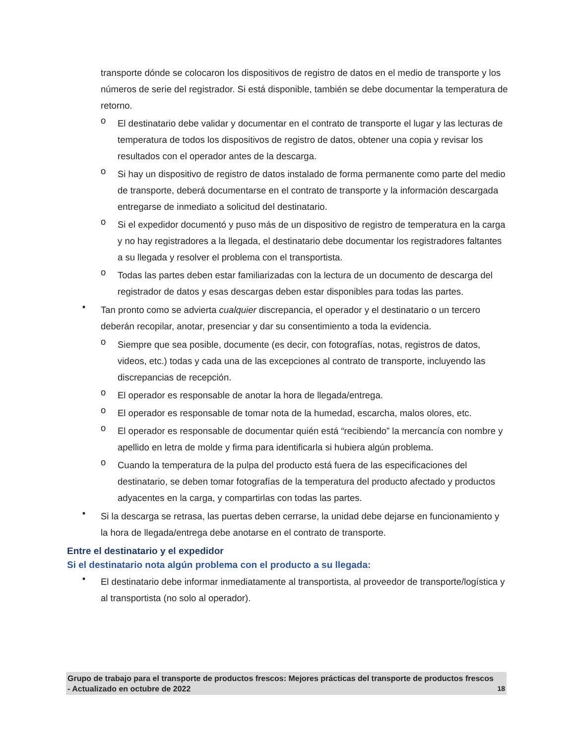transporte dónde se colocaron los dispositivos de registro de datos en el medio de transporte y los números de serie del registrador. Si está disponible, también se debe documentar la temperatura de retorno.
o
El destinatario debe validar y documentar en el contrato de transporte el lugar y las lecturas de temperatura de todos los dispositivos de registro de datos, obtener una copia y revisar los resultados con el operador antes de la descarga.
o
Si hay un dispositivo de registro de datos instalado de forma permanente como parte del medio de transporte, deberá documentarse en el contrato de transporte y la información descargada entregarse de inmediato a solicitud del destinatario.
o
Si el expedidor documentó y puso más de un dispositivo de registro de temperatura en la carga y no hay registradores a la llegada, el destinatario debe documentar los registradores faltantes a su llegada y resolver el problema con el transportista.
o
Todas las partes deben estar familiarizadas con la lectura de un documento de descarga del registrador de datos y esas descargas deben estar disponibles para todas las partes.
•
Tan pronto como se advierta cualquier discrepancia, el operador y el destinatario o un tercero deberán recopilar, anotar, presenciar y dar su consentimiento a toda la evidencia.
o
Siempre que sea posible, documente (es decir, con fotografías, notas, registros de datos, videos, etc.) todas y cada una de las excepciones al contrato de transporte, incluyendo las discrepancias de recepción.
o
El operador es responsable de anotar la hora de llegada/entrega.
o
El operador es responsable de tomar nota de la humedad, escarcha, malos olores, etc.
o
El operador es responsable de documentar quién está “recibiendo” la mercancía con nombre y apellido en letra de molde y firma para identificarla si hubiera algún problema.
o
Cuando la temperatura de la pulpa del producto está fuera de las especificaciones del destinatario, se deben tomar fotografías de la temperatura del producto afectado y productos adyacentes en la carga, y compartirlas con todas las partes.
•
Si la descarga se retrasa, las puertas deben cerrarse, la unidad debe dejarse en funcionamiento y la hora de llegada/entrega debe anotarse en el contrato de transporte.
Entre el destinatario y el expedidor
Si el destinatario nota algún problema con el producto a su llegada:
•
El destinatario debe informar inmediatamente al transportista, al proveedor de transporte/logística y al transportista (no solo al operador).
Grupo de trabajo para el transporte de productos frescos: Mejores prácticas del transporte de productos frescos - Actualizado en octubre de 2022 18